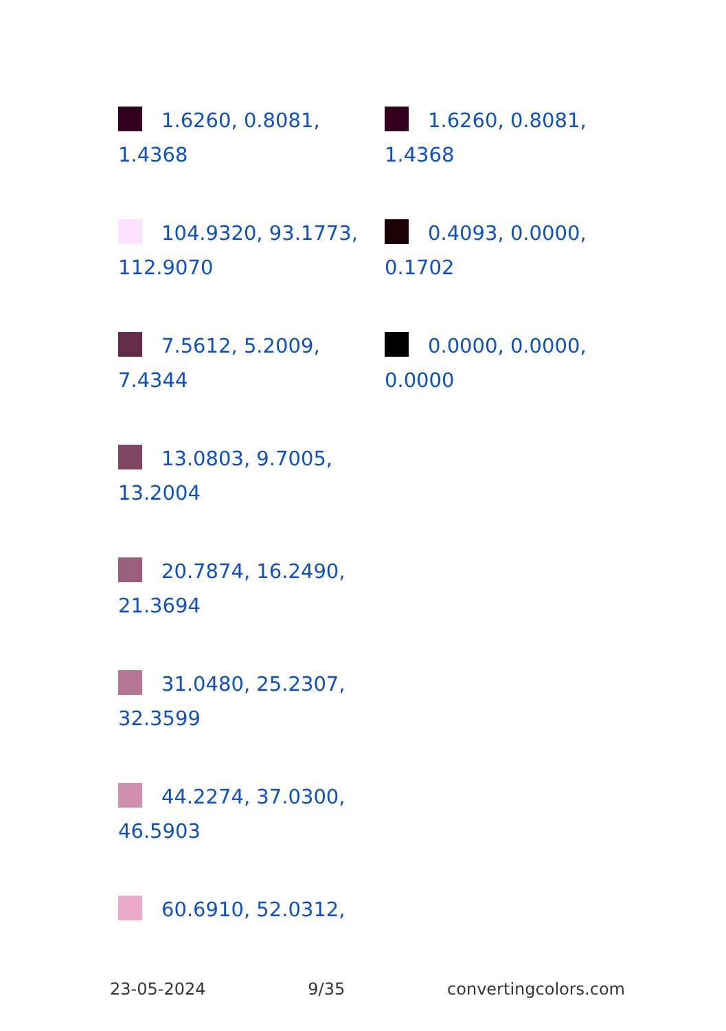1.6260, 0.8081, 1.4368 1.6260, 0.8081, 1.4368
104.9320, 93.1773, 112.9070
0.4093, 0.0000, 0.1702
7.5612, 5.2009, 7.4344 0.0000, 0.0000, 0.0000
13.0803, 9.7005, 13.2004
20.7874, 16.2490, 21.3694
31.0480, 25.2307, 32.3599
44.2274, 37.0300, 46.5903
60.6910, 52.0312,
23-05-2024 9/35 convertingcolors.com